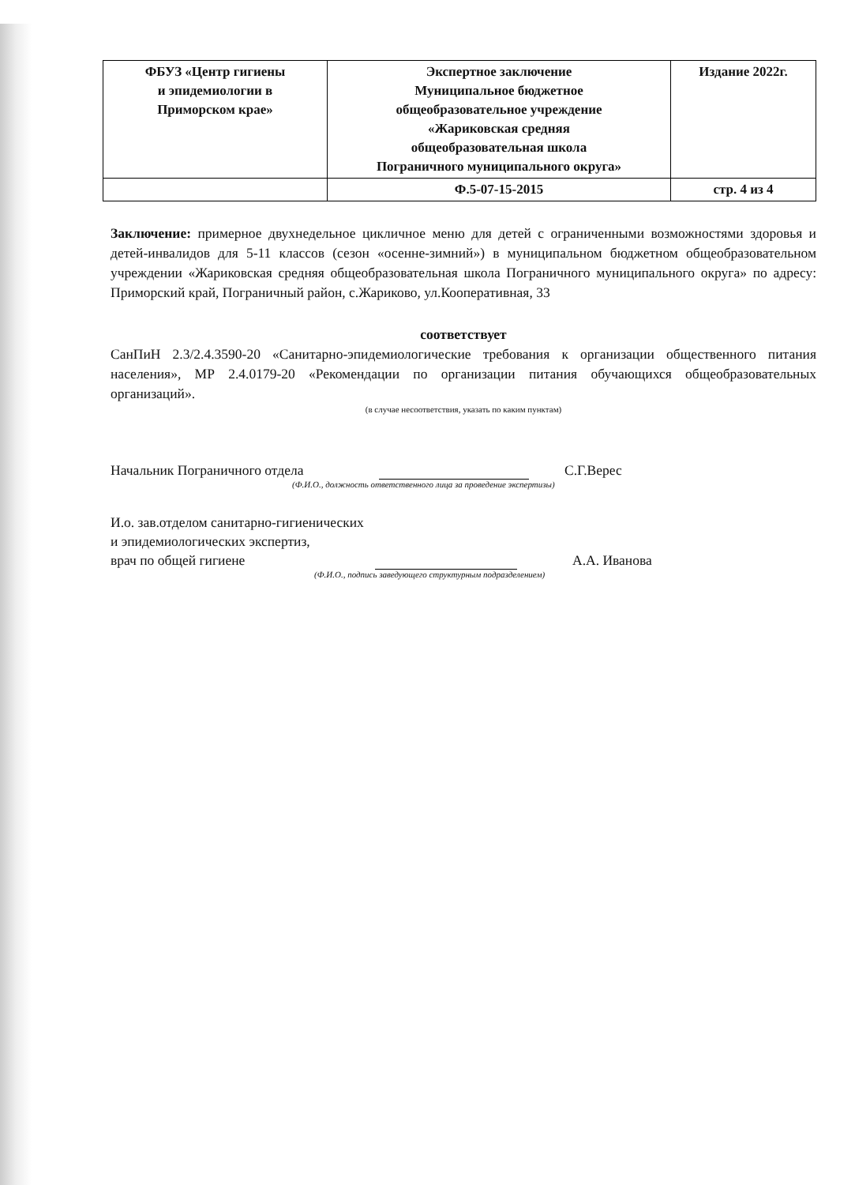| ФБУЗ «Центр гигиены и эпидемиологии в Приморском крае» | Экспертное заключение Муниципальное бюджетное общеобразовательное учреждение «Жариковская средняя общеобразовательная школа Пограничного муниципального округа» | Издание 2022г. |
| | Ф.5-07-15-2015 | стр. 4 из 4 |
Заключение: примерное двухнедельное цикличное меню для детей с ограниченными возможностями здоровья и детей-инвалидов для 5-11 классов (сезон «осенне-зимний») в муниципальном бюджетном общеобразовательном учреждении «Жариковская средняя общеобразовательная школа Пограничного муниципального округа» по адресу: Приморский край, Пограничный район, с.Жариково, ул.Кооперативная, 33
соответствует
СанПиН 2.3/2.4.3590-20 «Санитарно-эпидемиологические требования к организации общественного питания населения», МР 2.4.0179-20 «Рекомендации по организации питания обучающихся общеобразовательных организаций».
(в случае несоответствия, указать по каким пунктам)
Начальник Пограничного отдела С.Г.Верес
(Ф.И.О., должность ответственного лица за проведение экспертизы)
И.о. зав.отделом санитарно-гигиенических
и эпидемиологических экспертиз,
врач по общей гигиене А.А. Иванова
(Ф.И.О., подпись заведующего структурным подразделением)